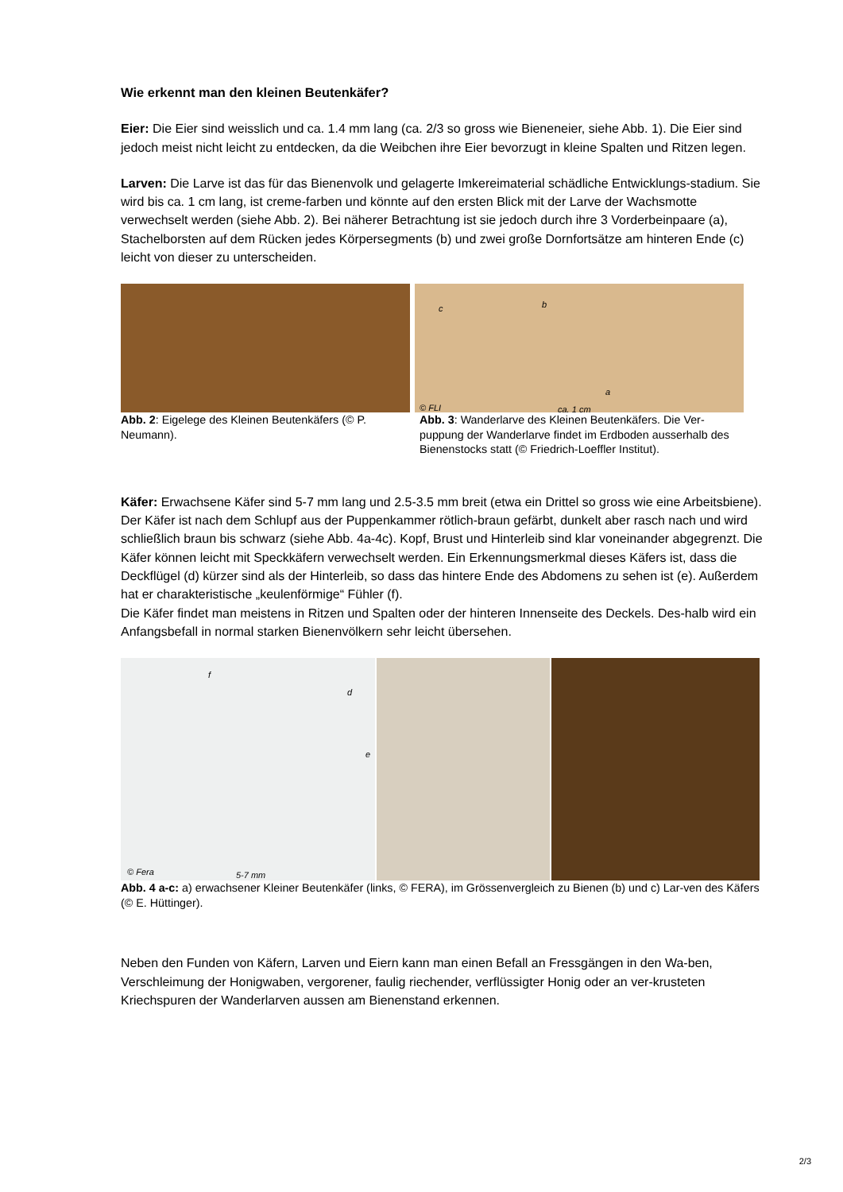Wie erkennt man den kleinen Beutenkäfer?
Eier: Die Eier sind weisslich und ca. 1.4 mm lang (ca. 2/3 so gross wie Bieneneier, siehe Abb. 1). Die Eier sind jedoch meist nicht leicht zu entdecken, da die Weibchen ihre Eier bevorzugt in kleine Spalten und Ritzen legen.
Larven: Die Larve ist das für das Bienenvolk und gelagerte Imkereimaterial schädliche Entwicklungs-stadium. Sie wird bis ca. 1 cm lang, ist creme-farben und könnte auf den ersten Blick mit der Larve der Wachsmotte verwechselt werden (siehe Abb. 2). Bei näherer Betrachtung ist sie jedoch durch ihre 3 Vorderbeinpaare (a), Stachelborsten auf dem Rücken jedes Körpersegments (b) und zwei große Dornfortsätze am hinteren Ende (c) leicht von dieser zu unterscheiden.
Abb. 2: Eigelege des Kleinen Beutenkäfers (© P. Neumann).
c b
a
© FLI ca. 1 cm
Abb. 3: Wanderlarve des Kleinen Beutenkäfers. Die Ver-puppung der Wanderlarve findet im Erdboden ausserhalb des Bienenstocks statt (© Friedrich-Loeffler Institut).
Käfer: Erwachsene Käfer sind 5-7 mm lang und 2.5-3.5 mm breit (etwa ein Drittel so gross wie eine Arbeitsbiene). Der Käfer ist nach dem Schlupf aus der Puppenkammer rötlich-braun gefärbt, dunkelt aber rasch nach und wird schließlich braun bis schwarz (siehe Abb. 4a-4c). Kopf, Brust und Hinterleib sind klar voneinander abgegrenzt. Die Käfer können leicht mit Speckkäfern verwechselt werden. Ein Erkennungsmerkmal dieses Käfers ist, dass die Deckflügel (d) kürzer sind als der Hinterleib, so dass das hintere Ende des Abdomens zu sehen ist (e). Außerdem hat er charakteristische „keulenförmige“ Fühler (f).
Die Käfer findet man meistens in Ritzen und Spalten oder der hinteren Innenseite des Deckels. Des-halb wird ein Anfangsbefall in normal starken Bienenvölkern sehr leicht übersehen.
f
d
e
© Fera 5-7 mm
Abb. 4 a-c: a) erwachsener Kleiner Beutenkäfer (links, © FERA), im Grössenvergleich zu Bienen (b) und c) Lar-ven des Käfers (© E. Hüttinger).
Neben den Funden von Käfern, Larven und Eiern kann man einen Befall an Fressgängen in den Wa-ben, Verschleimung der Honigwaben, vergorener, faulig riechender, verflüssigter Honig oder an ver-krusteten Kriechspuren der Wanderlarven aussen am Bienenstand erkennen.
2/3